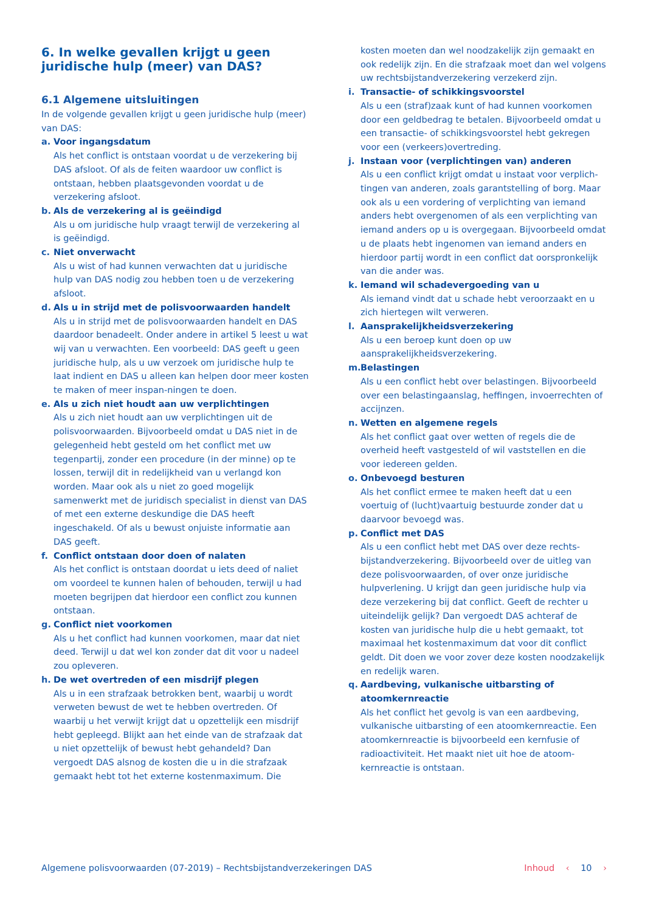6. In welke gevallen krijgt u geen juridische hulp (meer) van DAS?
6.1 Algemene uitsluitingen
In de volgende gevallen krijgt u geen juridische hulp (meer) van DAS:
a. Voor ingangsdatum
Als het conflict is ontstaan voordat u de verzekering bij DAS afsloot. Of als de feiten waardoor uw conflict is ontstaan, hebben plaatsgevonden voordat u de verzekering afsloot.
b. Als de verzekering al is geëindigd
Als u om juridische hulp vraagt terwijl de verzekering al is geëindigd.
c. Niet onverwacht
Als u wist of had kunnen verwachten dat u juridische hulp van DAS nodig zou hebben toen u de verzekering afsloot.
d. Als u in strijd met de polisvoorwaarden handelt
Als u in strijd met de polisvoorwaarden handelt en DAS daardoor benadeelt. Onder andere in artikel 5 leest u wat wij van u verwachten. Een voorbeeld: DAS geeft u geen juridische hulp, als u uw verzoek om juridische hulp te laat indient en DAS u alleen kan helpen door meer kosten te maken of meer inspan-ningen te doen.
e. Als u zich niet houdt aan uw verplichtingen
Als u zich niet houdt aan uw verplichtingen uit de polisvoorwaarden. Bijvoorbeeld omdat u DAS niet in de gelegenheid hebt gesteld om het conflict met uw tegenpartij, zonder een procedure (in der minne) op te lossen, terwijl dit in redelijkheid van u verlangd kon worden. Maar ook als u niet zo goed mogelijk samenwerkt met de juridisch specialist in dienst van DAS of met een externe deskundige die DAS heeft ingeschakeld. Of als u bewust onjuiste informatie aan DAS geeft.
f. Conflict ontstaan door doen of nalaten
Als het conflict is ontstaan doordat u iets deed of naliet om voordeel te kunnen halen of behouden, terwijl u had moeten begrijpen dat hierdoor een conflict zou kunnen ontstaan.
g. Conflict niet voorkomen
Als u het conflict had kunnen voorkomen, maar dat niet deed. Terwijl u dat wel kon zonder dat dit voor u nadeel zou opleveren.
h. De wet overtreden of een misdrijf plegen
Als u in een strafzaak betrokken bent, waarbij u wordt verweten bewust de wet te hebben overtreden. Of waarbij u het verwijt krijgt dat u opzettelijk een misdrijf hebt gepleegd. Blijkt aan het einde van de strafzaak dat u niet opzettelijk of bewust hebt gehandeld? Dan vergoedt DAS alsnog de kosten die u in die strafzaak gemaakt hebt tot het externe kostenmaximum. Die
kosten moeten dan wel noodzakelijk zijn gemaakt en ook redelijk zijn. En die strafzaak moet dan wel volgens uw rechtsbijstandverzekering verzekerd zijn.
i. Transactie- of schikkingsvoorstel
Als u een (straf)zaak kunt of had kunnen voorkomen door een geldbedrag te betalen. Bijvoorbeeld omdat u een transactie- of schikkingsvoorstel hebt gekregen voor een (verkeers)overtreding.
j. Instaan voor (verplichtingen van) anderen
Als u een conflict krijgt omdat u instaat voor verplich-tingen van anderen, zoals garantstelling of borg. Maar ook als u een vordering of verplichting van iemand anders hebt overgenomen of als een verplichting van iemand anders op u is overgegaan. Bijvoorbeeld omdat u de plaats hebt ingenomen van iemand anders en hierdoor partij wordt in een conflict dat oorspronkelijk van die ander was.
k. Iemand wil schadevergoeding van u
Als iemand vindt dat u schade hebt veroorzaakt en u zich hiertegen wilt verweren.
l. Aansprakelijkheidsverzekering
Als u een beroep kunt doen op uw aansprakelijkheidsverzekering.
m. Belastingen
Als u een conflict hebt over belastingen. Bijvoorbeeld over een belastingaanslag, heffingen, invoerrechten of accijnzen.
n. Wetten en algemene regels
Als het conflict gaat over wetten of regels die de overheid heeft vastgesteld of wil vaststellen en die voor iedereen gelden.
o. Onbevoegd besturen
Als het conflict ermee te maken heeft dat u een voertuig of (lucht)vaartuig bestuurde zonder dat u daarvoor bevoegd was.
p. Conflict met DAS
Als u een conflict hebt met DAS over deze rechts-bijstandverzekering. Bijvoorbeeld over de uitleg van deze polisvoorwaarden, of over onze juridische hulpverlening. U krijgt dan geen juridische hulp via deze verzekering bij dat conflict. Geeft de rechter u uiteindelijk gelijk? Dan vergoedt DAS achteraf de kosten van juridische hulp die u hebt gemaakt, tot maximaal het kostenmaximum dat voor dit conflict geldt. Dit doen we voor zover deze kosten noodzakelijk en redelijk waren.
q. Aardbeving, vulkanische uitbarsting of atoomkernreactie
Als het conflict het gevolg is van een aardbeving, vulkanische uitbarsting of een atoomkernreactie. Een atoomkernreactie is bijvoorbeeld een kernfusie of radioactiviteit. Het maakt niet uit hoe de atoom-kernreactie is ontstaan.
Algemene polisvoorwaarden (07-2019) – Rechtsbijstandverzekeringen DAS Inhoud ‹ 10 ›